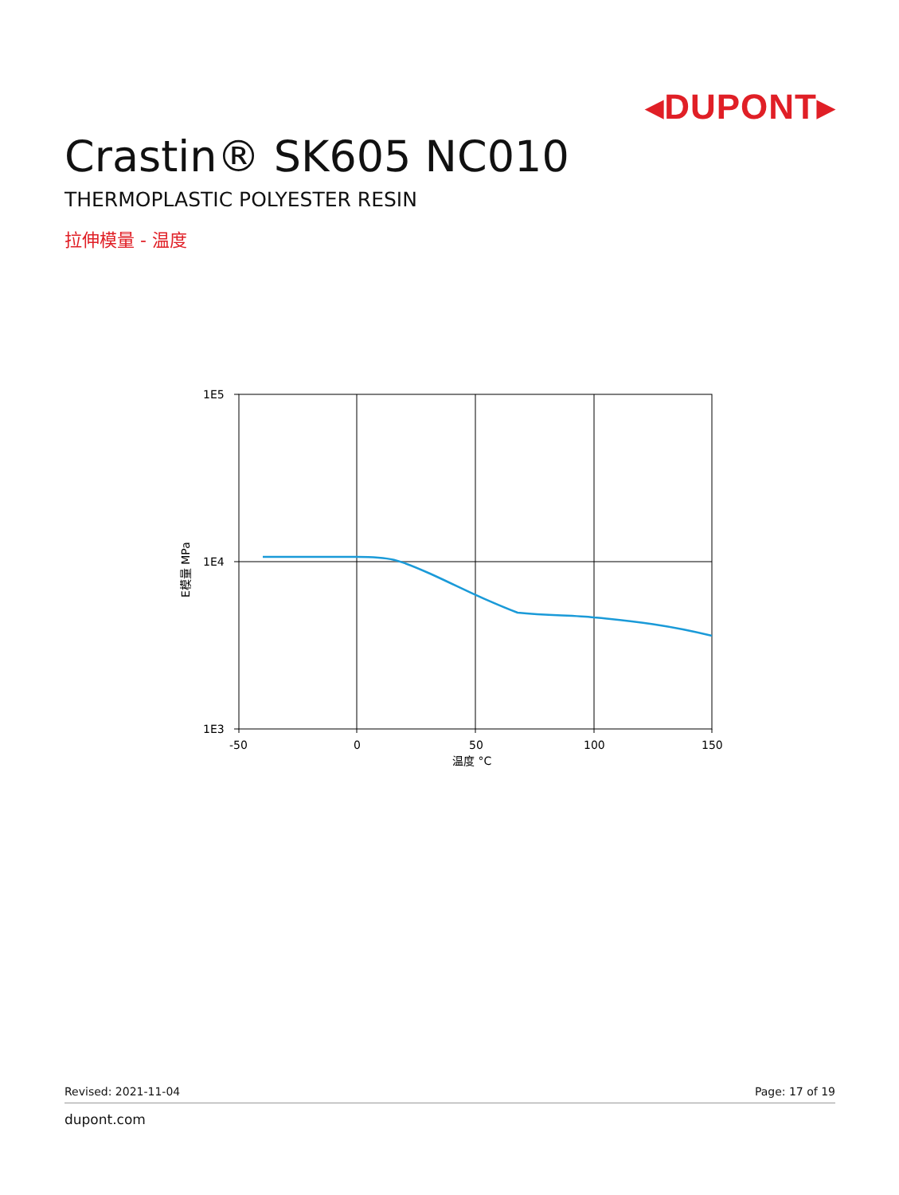◂DUPONT▸
Crastin® SK605 NC010
THERMOPLASTIC POLYESTER RESIN
拉伸模量 - 温度
1E5
1E4
1E3
-50
0
50
100
150
温度 °C
E模量 MPa
Revised: 2021-11-04 Page: 17 of 19
dupont.com